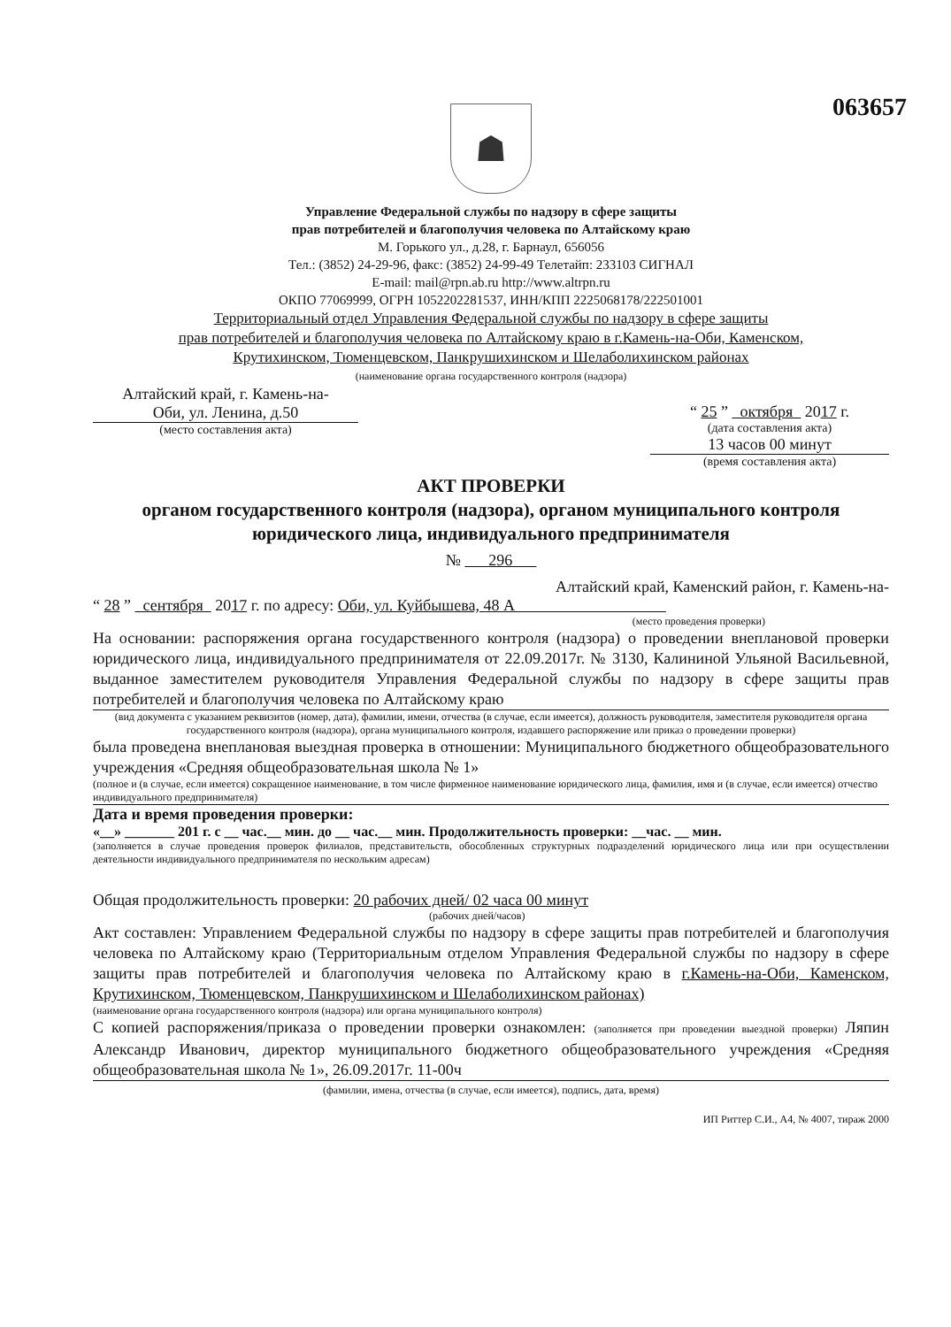063657
☗
Управление Федеральной службы по надзору в сфере защиты
прав потребителей и благополучия человека по Алтайскому краю
М. Горького ул., д.28, г. Барнаул, 656056
Тел.: (3852) 24-29-96, факс: (3852) 24-99-49 Телетайп: 233103 СИГНАЛ
E-mail: mail@rpn.ab.ru http://www.altrpn.ru
ОКПО 77069999, ОГРН 1052202281537, ИНН/КПП 2225068178/222501001
Территориальный отдел Управления Федеральной службы по надзору в сфере защиты
прав потребителей и благополучия человека по Алтайскому краю в г.Камень-на-Оби, Каменском,
Крутихинском, Тюменцевском, Панкрушихинском и Шелаболихинском районах
(наименование органа государственного контроля (надзора)
Алтайский край, г. Камень-на-
Оби, ул. Ленина, д.50
(место составления акта)
“ 25 ” октября 2017 г.
(дата составления акта)
13 часов 00 минут
(время составления акта)
АКТ ПРОВЕРКИ
органом государственного контроля (надзора), органом муниципального контроля
юридического лица, индивидуального предпринимателя
№ 296
Алтайский край, Каменский район, г. Камень-на-
“ 28 ” сентября 2017 г. по адресу: Оби, ул. Куйбышева, 48 А
(место проведения проверки)
На основании: распоряжения органа государственного контроля (надзора) о проведении внеплановой проверки юридического лица, индивидуального предпринимателя от 22.09.2017г. № 3130, Калининой Ульяной Васильевной, выданное заместителем руководителя Управления Федеральной службы по надзору в сфере защиты прав потребителей и благополучия человека по Алтайскому краю
(вид документа с указанием реквизитов (номер, дата), фамилии, имени, отчества (в случае, если имеется), должность руководителя, заместителя руководителя органа государственного контроля (надзора), органа муниципального контроля, издавшего распоряжение или приказ о проведении проверки)
была проведена внеплановая выездная проверка в отношении: Муниципального бюджетного общеобразовательного учреждения «Средняя общеобразовательная школа № 1»
(полное и (в случае, если имеется) сокращенное наименование, в том числе фирменное наименование юридического лица, фамилия, имя и (в случае, если имеется) отчество индивидуального предпринимателя)
Дата и время проведения проверки:
«__» _______ 201 г. с __ час.__ мин. до __ час.__ мин. Продолжительность проверки: __час. __ мин.
(заполняется в случае проведения проверок филиалов, представительств, обособленных структурных подразделений юридического лица или при осуществлении деятельности индивидуального предпринимателя по нескольким адресам)
Общая продолжительность проверки: 20 рабочих дней/ 02 часа 00 минут
(рабочих дней/часов)
Акт составлен: Управлением Федеральной службы по надзору в сфере защиты прав потребителей и благополучия человека по Алтайскому краю (Территориальным отделом Управления Федеральной службы по надзору в сфере защиты прав потребителей и благополучия человека по Алтайскому краю в г.Камень-на-Оби, Каменском, Крутихинском, Тюменцевском, Панкрушихинском и Шелаболихинском районах)
(наименование органа государственного контроля (надзора) или органа муниципального контроля)
С копией распоряжения/приказа о проведении проверки ознакомлен: (заполняется при проведении выездной проверки) Ляпин Александр Иванович, директор муниципального бюджетного общеобразовательного учреждения «Средняя общеобразовательная школа № 1», 26.09.2017г. 11-00ч
(фамилии, имена, отчества (в случае, если имеется), подпись, дата, время)
ИП Риттер С.И., А4, № 4007, тираж 2000